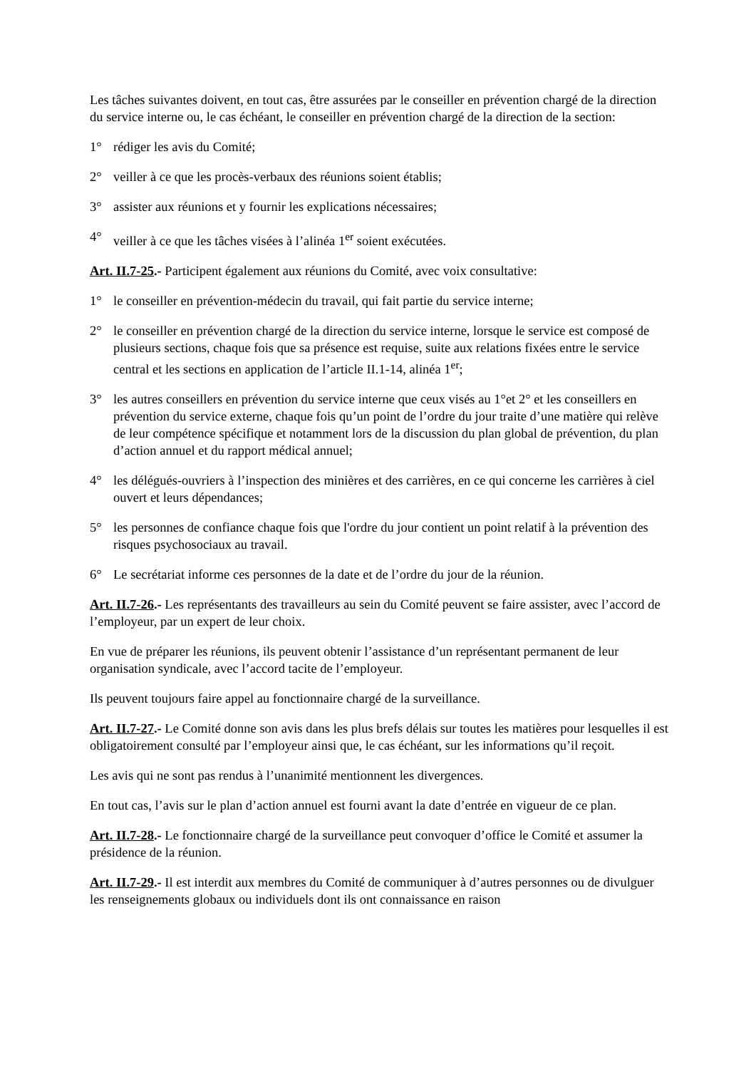Les tâches suivantes doivent, en tout cas, être assurées par le conseiller en prévention chargé de la direction du service interne ou, le cas échéant, le conseiller en prévention chargé de la direction de la section:
1° rédiger les avis du Comité;
2° veiller à ce que les procès-verbaux des réunions soient établis;
3° assister aux réunions et y fournir les explications nécessaires;
4° veiller à ce que les tâches visées à l’alinéa 1<sup>er</sup> soient exécutées.
Art. II.7-25.- Participent également aux réunions du Comité, avec voix consultative:
1° le conseiller en prévention-médecin du travail, qui fait partie du service interne;
2° le conseiller en prévention chargé de la direction du service interne, lorsque le service est composé de plusieurs sections, chaque fois que sa présence est requise, suite aux relations fixées entre le service central et les sections en application de l’article II.1-14, alinéa 1<sup>er</sup>;
3° les autres conseillers en prévention du service interne que ceux visés au 1°et 2° et les conseillers en prévention du service externe, chaque fois qu’un point de l’ordre du jour traite d’une matière qui relève de leur compétence spécifique et notamment lors de la discussion du plan global de prévention, du plan d’action annuel et du rapport médical annuel;
4° les délégués-ouvriers à l’inspection des minières et des carrières, en ce qui concerne les carrières à ciel ouvert et leurs dépendances;
5° les personnes de confiance chaque fois que l'ordre du jour contient un point relatif à la prévention des risques psychosociaux au travail.
6° Le secrétariat informe ces personnes de la date et de l’ordre du jour de la réunion.
Art. II.7-26.- Les représentants des travailleurs au sein du Comité peuvent se faire assister, avec l’accord de l’employeur, par un expert de leur choix.
En vue de préparer les réunions, ils peuvent obtenir l’assistance d’un représentant permanent de leur organisation syndicale, avec l’accord tacite de l’employeur.
Ils peuvent toujours faire appel au fonctionnaire chargé de la surveillance.
Art. II.7-27.- Le Comité donne son avis dans les plus brefs délais sur toutes les matières pour lesquelles il est obligatoirement consulté par l’employeur ainsi que, le cas échéant, sur les informations qu’il reçoit.
Les avis qui ne sont pas rendus à l’unanimité mentionnent les divergences.
En tout cas, l’avis sur le plan d’action annuel est fourni avant la date d’entrée en vigueur de ce plan.
Art. II.7-28.- Le fonctionnaire chargé de la surveillance peut convoquer d’office le Comité et assumer la présidence de la réunion.
Art. II.7-29.- Il est interdit aux membres du Comité de communiquer à d’autres personnes ou de divulguer les renseignements globaux ou individuels dont ils ont connaissance en raison